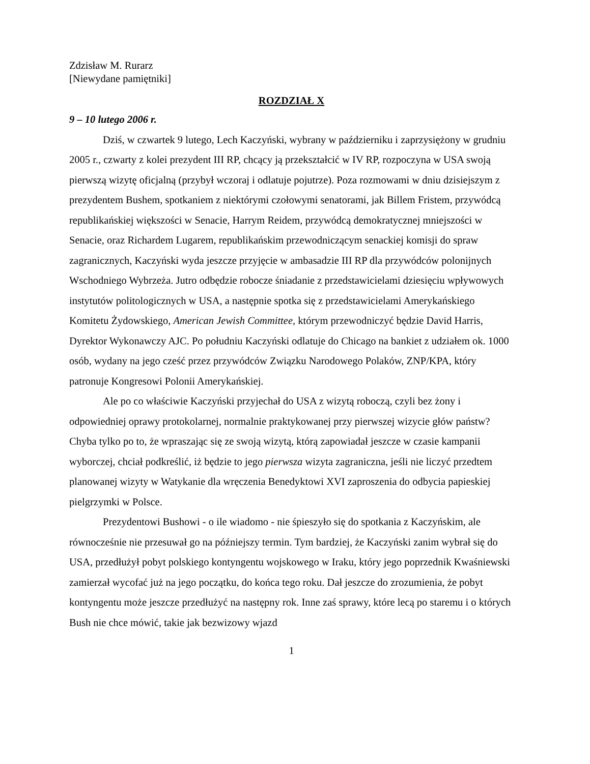Zdzisław M. Rurarz
[Niewydane pamiętniki]
ROZDZIAŁ X
9 – 10 lutego 2006 r.
Dziś, w czwartek 9 lutego, Lech Kaczyński, wybrany w październiku i zaprzysiężony w grudniu 2005 r., czwarty z kolei prezydent III RP, chcący ją przekształcić w IV RP, rozpoczyna w USA swoją pierwszą wizytę oficjalną (przybył wczoraj i odlatuje pojutrze). Poza rozmowami w dniu dzisiejszym z prezydentem Bushem, spotkaniem z niektórymi czołowymi senatorami, jak Billem Fristem, przywódcą republikańskiej większości w Senacie, Harrym Reidem, przywódcą demokratycznej mniejszości w Senacie, oraz Richardem Lugarem, republikańskim przewodniczącym senackiej komisji do spraw zagranicznych, Kaczyński wyda jeszcze przyjęcie w ambasadzie III RP dla przywódców polonijnych Wschodniego Wybrzeża. Jutro odbędzie robocze śniadanie z przedstawicielami dziesięciu wpływowych instytutów politologicznych w USA, a następnie spotka się z przedstawicielami Amerykańskiego Komitetu Żydowskiego, American Jewish Committee, którym przewodniczyć będzie David Harris, Dyrektor Wykonawczy AJC. Po południu Kaczyński odlatuje do Chicago na bankiet z udziałem ok. 1000 osób, wydany na jego cześć przez przywódców Związku Narodowego Polaków, ZNP/KPA, który patronuje Kongresowi Polonii Amerykańskiej.
Ale po co właściwie Kaczyński przyjechał do USA z wizytą roboczą, czyli bez żony i odpowiedniej oprawy protokolarnej, normalnie praktykowanej przy pierwszej wizycie głów państw? Chyba tylko po to, że wpraszając się ze swoją wizytą, którą zapowiadał jeszcze w czasie kampanii wyborczej, chciał podkreślić, iż będzie to jego pierwsza wizyta zagraniczna, jeśli nie liczyć przedtem planowanej wizyty w Watykanie dla wręczenia Benedyktowi XVI zaproszenia do odbycia papieskiej pielgrzymki w Polsce.
Prezydentowi Bushowi - o ile wiadomo - nie śpieszyło się do spotkania z Kaczyńskim, ale równocześnie nie przesuwał go na późniejszy termin. Tym bardziej, że Kaczyński zanim wybrał się do USA, przedłużył pobyt polskiego kontyngentu wojskowego w Iraku, który jego poprzednik Kwaśniewski zamierzał wycofać już na jego początku, do końca tego roku. Dał jeszcze do zrozumienia, że pobyt kontyngentu może jeszcze przedłużyć na następny rok. Inne zaś sprawy, które lecą po staremu i o których Bush nie chce mówić, takie jak bezwizowy wjazd
1